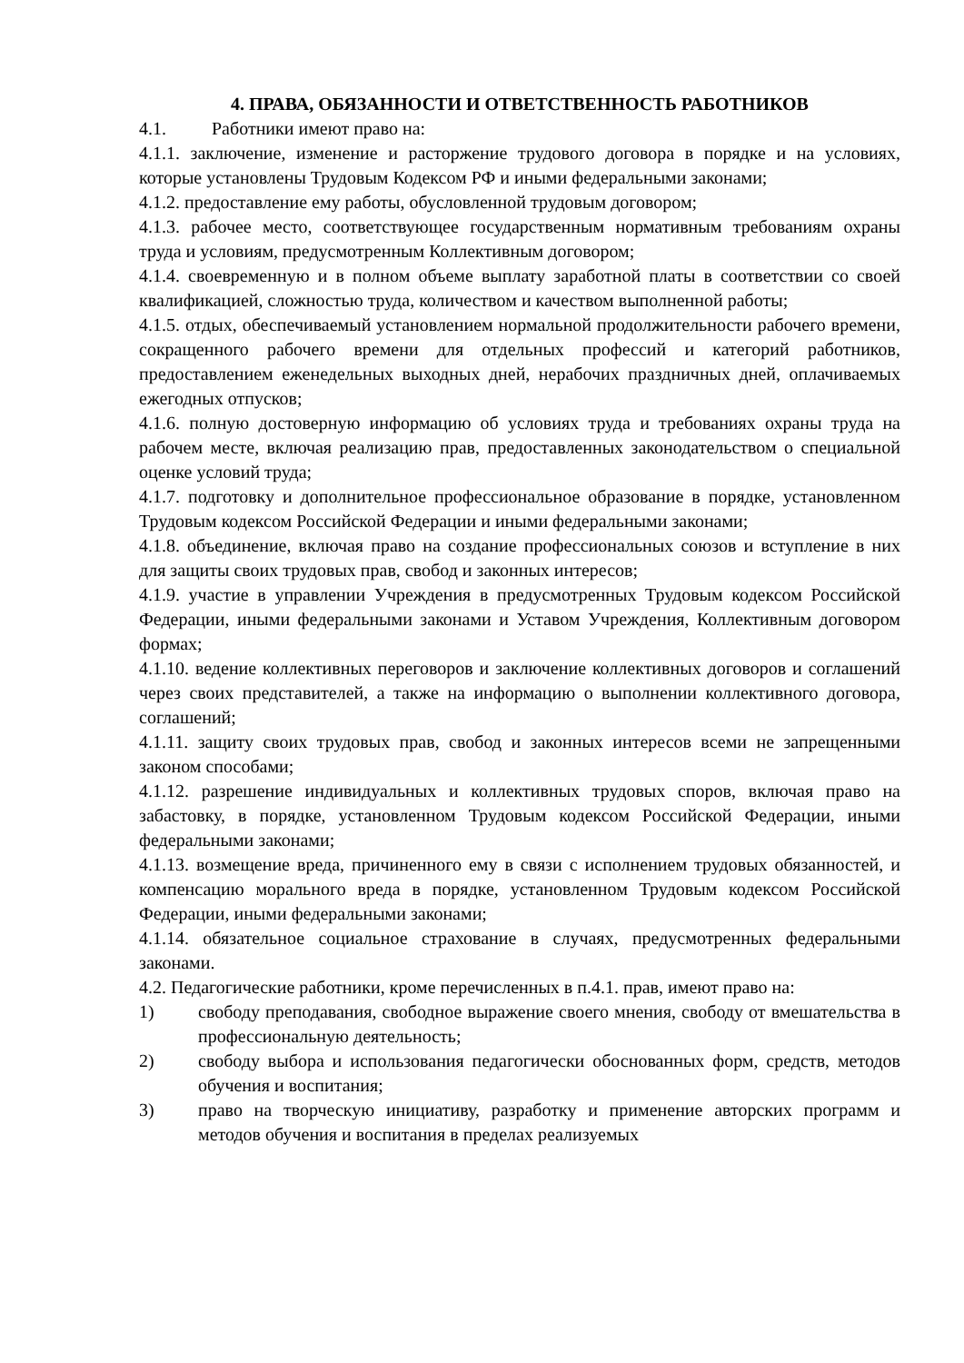4. ПРАВА, ОБЯЗАННОСТИ И ОТВЕТСТВЕННОСТЬ РАБОТНИКОВ
4.1. Работники имеют право на:
4.1.1. заключение, изменение и расторжение трудового договора в порядке и на условиях, которые установлены Трудовым Кодексом РФ и иными федеральными законами;
4.1.2. предоставление ему работы, обусловленной трудовым договором;
4.1.3. рабочее место, соответствующее государственным нормативным требованиям охраны труда и условиям, предусмотренным Коллективным договором;
4.1.4. своевременную и в полном объеме выплату заработной платы в соответствии со своей квалификацией, сложностью труда, количеством и качеством выполненной работы;
4.1.5. отдых, обеспечиваемый установлением нормальной продолжительности рабочего времени, сокращенного рабочего времени для отдельных профессий и категорий работников, предоставлением еженедельных выходных дней, нерабочих праздничных дней, оплачиваемых ежегодных отпусков;
4.1.6. полную достоверную информацию об условиях труда и требованиях охраны труда на рабочем месте, включая реализацию прав, предоставленных законодательством о специальной оценке условий труда;
4.1.7. подготовку и дополнительное профессиональное образование в порядке, установленном Трудовым кодексом Российской Федерации и иными федеральными законами;
4.1.8. объединение, включая право на создание профессиональных союзов и вступление в них для защиты своих трудовых прав, свобод и законных интересов;
4.1.9. участие в управлении Учреждения в предусмотренных Трудовым кодексом Российской Федерации, иными федеральными законами и Уставом Учреждения, Коллективным договором формах;
4.1.10. ведение коллективных переговоров и заключение коллективных договоров и соглашений через своих представителей, а также на информацию о выполнении коллективного договора, соглашений;
4.1.11. защиту своих трудовых прав, свобод и законных интересов всеми не запрещенными законом способами;
4.1.12. разрешение индивидуальных и коллективных трудовых споров, включая право на забастовку, в порядке, установленном Трудовым кодексом Российской Федерации, иными федеральными законами;
4.1.13. возмещение вреда, причиненного ему в связи с исполнением трудовых обязанностей, и компенсацию морального вреда в порядке, установленном Трудовым кодексом Российской Федерации, иными федеральными законами;
4.1.14. обязательное социальное страхование в случаях, предусмотренных федеральными законами.
4.2. Педагогические работники, кроме перечисленных в п.4.1. прав, имеют право на:
1) свободу преподавания, свободное выражение своего мнения, свободу от вмешательства в профессиональную деятельность;
2) свободу выбора и использования педагогически обоснованных форм, средств, методов обучения и воспитания;
3) право на творческую инициативу, разработку и применение авторских программ и методов обучения и воспитания в пределах реализуемых